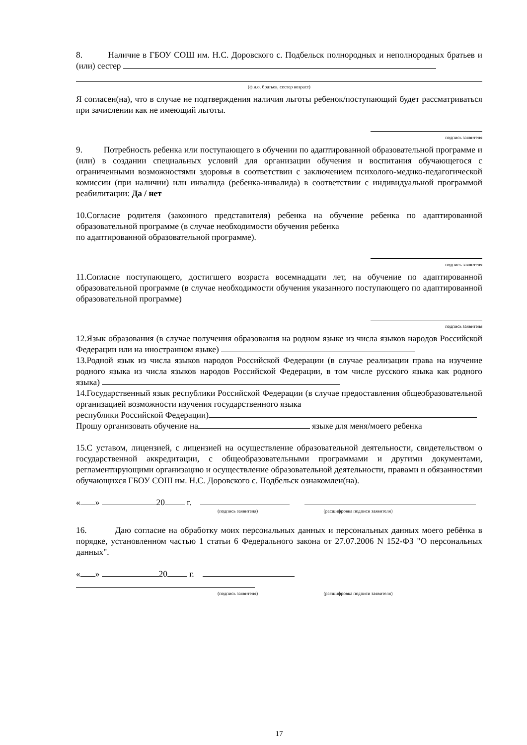8. Наличие в ГБОУ СОШ им. Н.С. Доровского с. Подбельск полнородных и неполнородных братьев и (или) сестер
(ф.и.о. братьев, сестер возраст)
Я согласен(на), что в случае не подтверждения наличия льготы ребенок/поступающий будет рассматриваться при зачислении как не имеющий льготы.
подпись заявителя
9. Потребность ребенка или поступающего в обучении по адаптированной образовательной программе и (или) в создании специальных условий для организации обучения и воспитания обучающегося с ограниченными возможностями здоровья в соответствии с заключением психолого-медико-педагогической комиссии (при наличии) или инвалида (ребенка-инвалида) в соответствии с индивидуальной программой реабилитации: Да / нет
10.Согласие родителя (законного представителя) ребенка на обучение ребенка по адаптированной образовательной программе (в случае необходимости обучения ребенка
по адаптированной образовательной программе).
подпись заявителя
11.Согласие поступающего, достигшего возраста восемнадцати лет, на обучение по адаптированной образовательной программе (в случае необходимости обучения указанного поступающего по адаптированной образовательной программе)
подпись заявителя
12.Язык образования (в случае получения образования на родном языке из числа языков народов Российской Федерации или на иностранном языке)
13.Родной язык из числа языков народов Российской Федерации (в случае реализации права на изучение родного языка из числа языков народов Российской Федерации, в том числе русского языка как родного языка)
14.Государственный язык республики Российской Федерации (в случае предоставления общеобразовательной организацией возможности изучения государственного языка
республики Российской Федерации)
Прошу организовать обучение на языке для меня/моего ребенка
15.С уставом, лицензией, с лицензией на осуществление образовательной деятельности, свидетельством о государственной аккредитации, с общеобразовательными программами и другими документами, регламентирующими организацию и осуществление образовательной деятельности, правами и обязанностями обучающихся ГБОУ СОШ им. Н.С. Доровского с. Подбельск ознакомлен(на).
« » 20 г.
(подпись заявителя) (расшифровка подписи заявителя)
16. Даю согласие на обработку моих персональных данных и персональных данных моего ребёнка в порядке, установленном частью 1 статьи 6 Федерального закона от 27.07.2006 N 152-ФЗ "О персональных данных".
« » 20 г.
(подпись заявителя) (расшифровка подписи заявителя)
17